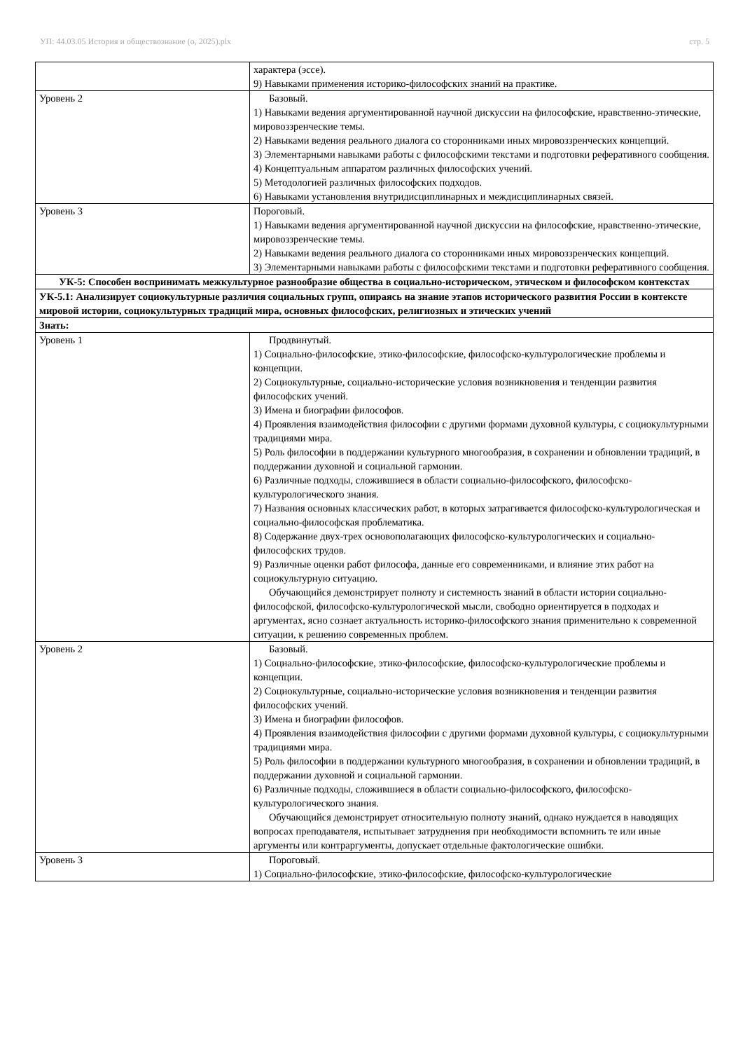УП: 44.03.05 История и обществознание (о, 2025).plx стр. 5
| | характера (эссе). 9) Навыками применения историко-философских знаний на практике. |
| Уровень 2 | Базовый. 1) Навыками ведения аргументированной научной дискуссии на философские, нравственно-этические, мировоззренческие темы. 2) Навыками ведения реального диалога со сторонниками иных мировоззренческих концепций. 3) Элементарными навыками работы с философскими текстами и подготовки реферативного сообщения. 4) Концептуальным аппаратом различных философских учений. 5) Методологией различных философских подходов. 6) Навыками установления внутридисциплинарных и междисциплинарных связей. |
| Уровень 3 | Пороговый. 1) Навыками ведения аргументированной научной дискуссии на философские, нравственно-этические, мировоззренческие темы. 2) Навыками ведения реального диалога со сторонниками иных мировоззренческих концепций. 3) Элементарными навыками работы с философскими текстами и подготовки реферативного сообщения. |
| УК-5: Способен воспринимать межкультурное разнообразие общества в социально-историческом, этическом и философском контекстах | |
| УК-5.1: Анализирует социокультурные различия социальных групп, опираясь на знание этапов исторического развития России в контексте мировой истории, социокультурных традиций мира, основных философских, религиозных и этических учений | |
| Знать: | |
| Уровень 1 | Продвинутый. 1) Социально-философские, этико-философские, философско-культурологические проблемы и концепции. 2) Социокультурные, социально-исторические условия возникновения и тенденции развития философских учений. 3) Имена и биографии философов. 4) Проявления взаимодействия философии с другими формами духовной культуры, с социокультурными традициями мира. 5) Роль философии в поддержании культурного многообразия, в сохранении и обновлении традиций, в поддержании духовной и социальной гармонии. 6) Различные подходы, сложившиеся в области социально-философского, философско-культурологического знания. 7) Названия основных классических работ, в которых затрагивается философско-культурологическая и социально-философская проблематика. 8) Содержание двух-трех основополагающих философско-культурологических и социально-философских трудов. 9) Различные оценки работ философа, данные его современниками, и влияние этих работ на социокультурную ситуацию. Обучающийся демонстрирует полноту и системность знаний в области истории социально-философской, философско-культурологической мысли, свободно ориентируется в подходах и аргументах, ясно сознает актуальность историко-философского знания применительно к современной ситуации, к решению современных проблем. |
| Уровень 2 | Базовый. 1) Социально-философские, этико-философские, философско-культурологические проблемы и концепции. 2) Социокультурные, социально-исторические условия возникновения и тенденции развития философских учений. 3) Имена и биографии философов. 4) Проявления взаимодействия философии с другими формами духовной культуры, с социокультурными традициями мира. 5) Роль философии в поддержании культурного многообразия, в сохранении и обновлении традиций, в поддержании духовной и социальной гармонии. 6) Различные подходы, сложившиеся в области социально-философского, философско-культурологического знания. Обучающийся демонстрирует относительную полноту знаний, однако нуждается в наводящих вопросах преподавателя, испытывает затруднения при необходимости вспомнить те или иные аргументы или контраргументы, допускает отдельные фактологические ошибки. |
| Уровень 3 | Пороговый. 1) Социально-философские, этико-философские, философско-культурологические |